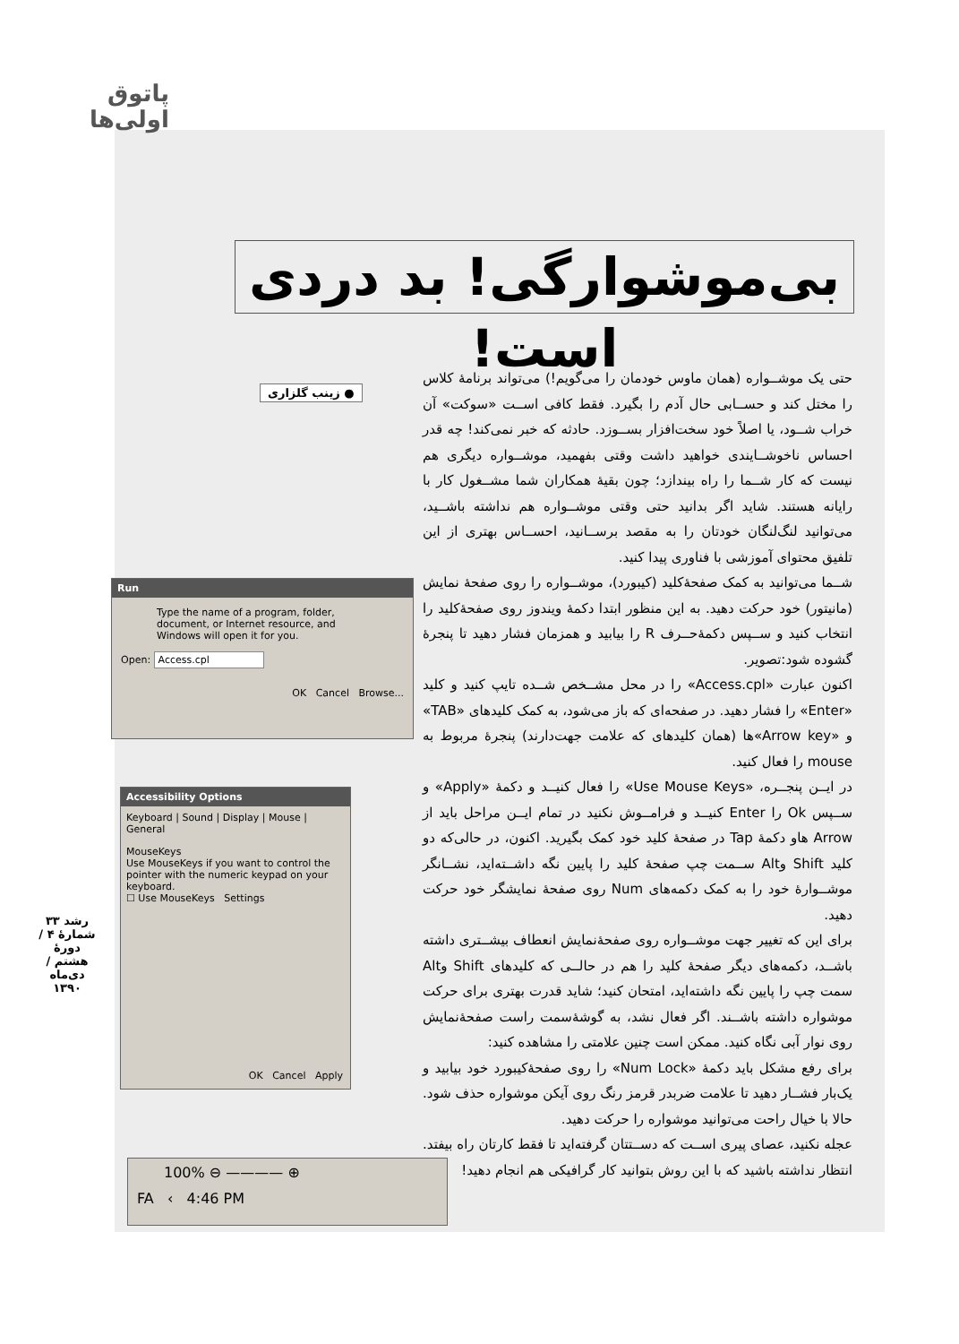پاتوق
اولی‌ها
بی‌موشوارگی! بد دردی است!
● زینب گلزاری
حتی یک موشــواره (همان ماوس خودمان را می‌گویم!) می‌تواند برنامهٔ کلاس را مختل کند و حســابی حال آدم را بگیرد. فقط کافی اســت «سوکت» آن خراب شــود، یا اصلاً خود سخت‌افزار بســوزد. حادثه که خبر نمی‌کند! چه قدر احساس ناخوشــایندی خواهید داشت وقتی بفهمید، موشــواره دیگری هم نیست که کار شــما را راه بیندازد؛ چون بقیهٔ همکاران شما مشــغول کار با رایانه هستند. شاید اگر بدانید حتی وقتی موشــواره هم نداشته باشــید، می‌توانید لنگ‌لنگان خودتان را به مقصد برســانید، احســاس بهتری از این تلفیق محتوای آموزشی با فناوری پیدا کنید.
شــما می‌توانید به کمک صفحهٔ‌کلید (کیبورد)، موشــواره را روی صفحهٔ نمایش (مانیتور) خود حرکت دهید. به این منظور ابتدا دکمهٔ ویندوز روی صفحهٔ‌کلید را انتخاب کنید و ســپس دکمهٔ‌حــرف R را بیابید و همزمان فشار دهید تا پنجرهٔ گشوده شود:تصویر.
اکنون عبارت «Access.cpl» را در محل مشــخص شــده تایپ کنید و کلید «Enter» را فشار دهید. در صفحه‌ای که باز می‌شود، به کمک کلیدهای «TAB» و «Arrow key»ها (همان کلیدهای که علامت جهت‌دارند) پنجرهٔ مربوط به mouse را فعال کنید.
در ایــن پنجــره، «Use Mouse Keys» را فعال کنیــد و دکمهٔ «Apply» و ســپس Ok را Enter کنیــد و فرامــوش نکنید در تمام ایــن مراحل باید از Arrow هاو دکمهٔ Tap در صفحهٔ کلید خود کمک بگیرید. اکنون، در حالی‌که دو کلید Shift وAlt ســمت چپ صفحهٔ کلید را پایین نگه داشــته‌اید، نشــانگر موشــوارهٔ خود را به کمک دکمه‌های Num روی صفحهٔ نمایشگر خود حرکت دهید.
برای این که تغییر جهت موشــواره روی صفحهٔ‌نمایش انعطاف بیشــتری داشته باشــد، دکمه‌های دیگر صفحهٔ کلید را هم در حالــی که کلیدهای Shift وAlt سمت چپ را پایین نگه داشته‌اید، امتحان کنید؛ شاید قدرت بهتری برای حرکت موشواره داشته باشــند. اگر فعال نشد، به گوشهٔ‌سمت راست صفحهٔ‌نمایش روی نوار آبی نگاه کنید. ممکن است چنین علامتی را مشاهده کنید:
برای رفع مشکل باید دکمهٔ «Num Lock» را روی صفحهٔ‌کیبورد خود بیابید و یک‌بار فشــار دهید تا علامت ضربدر قرمز رنگ روی آیکن موشواره حذف شود. حالا با خیال راحت می‌توانید موشواره را حرکت دهید.
عجله نکنید، عصای پیری اســت که دســتتان گرفته‌اید تا فقط کارتان راه بیفتد. انتظار نداشته باشید که با این روش بتوانید کار گرافیکی هم انجام دهید!
Run
Type the name of a program, folder, document, or Internet resource, and Windows will open it for you.
Open: Access.cpl
OK Cancel Browse...
Accessibility Options
Keyboard | Sound | Display | Mouse | General
MouseKeys
Use MouseKeys if you want to control the pointer with the numeric keypad on your keyboard.
☐ Use MouseKeys Settings
OK Cancel Apply
100% ⊖ ———— ⊕
FA ‹ 4:46 PM
رشد ۳۳
شمارهٔ ۴ / دورهٔ هشتم / دی‌ماه ۱۳۹۰